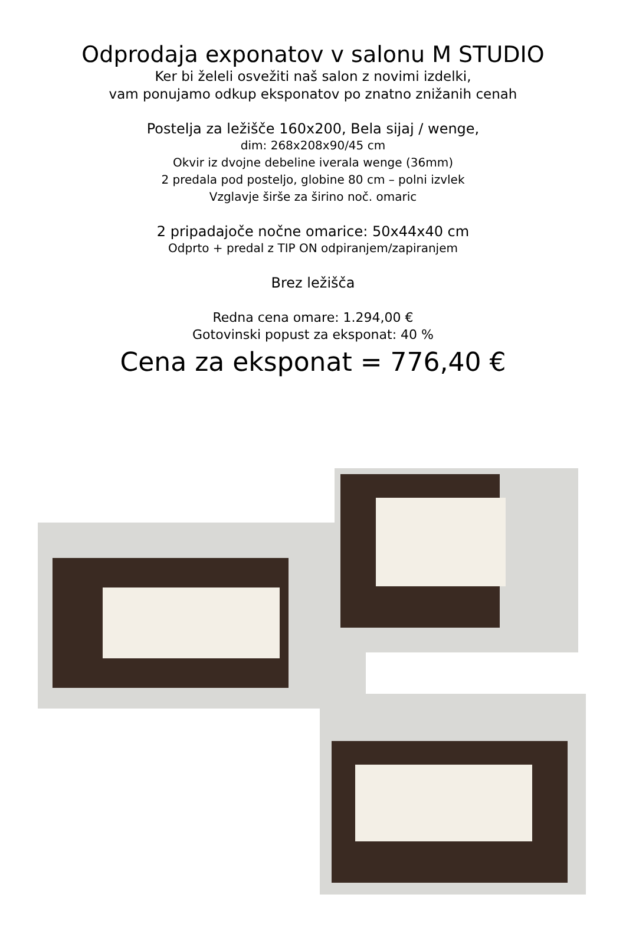Odprodaja exponatov v salonu M STUDIO
Ker bi želeli osvežiti naš salon z novimi izdelki,
vam ponujamo odkup eksponatov po znatno znižanih cenah
Postelja za ležišče 160x200, Bela sijaj / wenge,
dim: 268x208x90/45 cm
Okvir iz dvojne debeline iverala wenge (36mm)
2 predala pod posteljo, globine 80 cm – polni izvlek
Vzglavje širše za širino noč. omaric
2 pripadajoče nočne omarice: 50x44x40 cm
Odprto + predal z TIP ON odpiranjem/zapiranjem
Brez ležišča
Redna cena omare: 1.294,00 €
Gotovinski popust za eksponat: 40 %
Cena za eksponat = 776,40 €